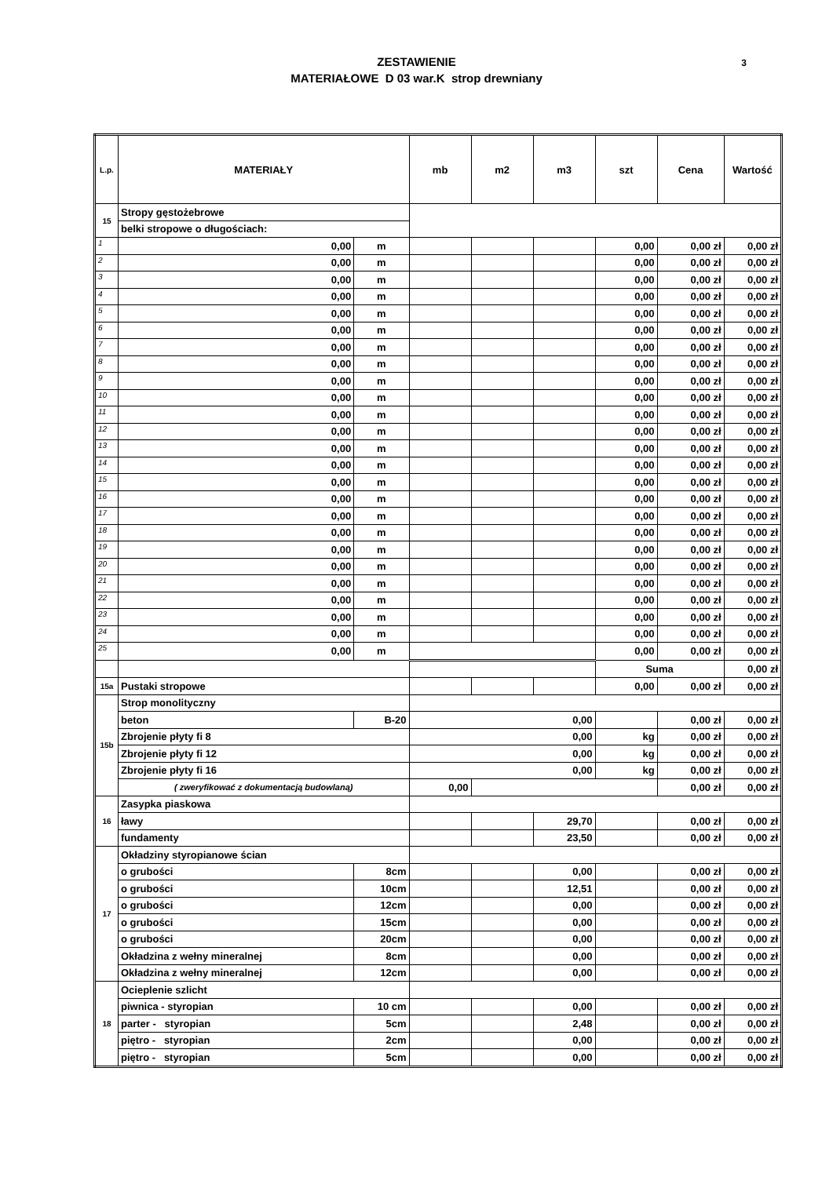ZESTAWIENIE
MATERIAŁOWE D 03 war.K strop drewniany
3
| L.p. | MATERIAŁY | | mb | m2 | m3 | szt | Cena | Wartość |
| --- | --- | --- | --- | --- | --- | --- | --- | --- |
| 15 | Stropy gęstożebrowe | | | | | | | |
| | belki stropowe o długościach: | | | | | | | |
| 1 | 0,00 | m | | | | 0,00 | 0,00 zł | 0,00 zł |
| 2 | 0,00 | m | | | | 0,00 | 0,00 zł | 0,00 zł |
| 3 | 0,00 | m | | | | 0,00 | 0,00 zł | 0,00 zł |
| 4 | 0,00 | m | | | | 0,00 | 0,00 zł | 0,00 zł |
| 5 | 0,00 | m | | | | 0,00 | 0,00 zł | 0,00 zł |
| 6 | 0,00 | m | | | | 0,00 | 0,00 zł | 0,00 zł |
| 7 | 0,00 | m | | | | 0,00 | 0,00 zł | 0,00 zł |
| 8 | 0,00 | m | | | | 0,00 | 0,00 zł | 0,00 zł |
| 9 | 0,00 | m | | | | 0,00 | 0,00 zł | 0,00 zł |
| 10 | 0,00 | m | | | | 0,00 | 0,00 zł | 0,00 zł |
| 11 | 0,00 | m | | | | 0,00 | 0,00 zł | 0,00 zł |
| 12 | 0,00 | m | | | | 0,00 | 0,00 zł | 0,00 zł |
| 13 | 0,00 | m | | | | 0,00 | 0,00 zł | 0,00 zł |
| 14 | 0,00 | m | | | | 0,00 | 0,00 zł | 0,00 zł |
| 15 | 0,00 | m | | | | 0,00 | 0,00 zł | 0,00 zł |
| 16 | 0,00 | m | | | | 0,00 | 0,00 zł | 0,00 zł |
| 17 | 0,00 | m | | | | 0,00 | 0,00 zł | 0,00 zł |
| 18 | 0,00 | m | | | | 0,00 | 0,00 zł | 0,00 zł |
| 19 | 0,00 | m | | | | 0,00 | 0,00 zł | 0,00 zł |
| 20 | 0,00 | m | | | | 0,00 | 0,00 zł | 0,00 zł |
| 21 | 0,00 | m | | | | 0,00 | 0,00 zł | 0,00 zł |
| 22 | 0,00 | m | | | | 0,00 | 0,00 zł | 0,00 zł |
| 23 | 0,00 | m | | | | 0,00 | 0,00 zł | 0,00 zł |
| 24 | 0,00 | m | | | | 0,00 | 0,00 zł | 0,00 zł |
| 25 | 0,00 | m | | | | 0,00 | 0,00 zł | 0,00 zł |
| | | | | | | Suma | | 0,00 zł |
| 15a | Pustaki stropowe | | | | | 0,00 | 0,00 zł | 0,00 zł |
| 15b | Strop monolityczny | | | | | | | |
| | beton | B-20 | 0,00 | | | | 0,00 zł | 0,00 zł |
| | Zbrojenie płyty fi 8 | | 0,00 | | | kg | 0,00 zł | 0,00 zł |
| | Zbrojenie płyty fi 12 | | 0,00 | | | kg | 0,00 zł | 0,00 zł |
| | Zbrojenie płyty fi 16 | | 0,00 | | | kg | 0,00 zł | 0,00 zł |
| | ( zweryfikować z dokumentacją budowlaną) | | 0,00 | | | | 0,00 zł | 0,00 zł |
| 16 | Zasypka piaskowa | | | | | | | |
| | ławy | | | | 29,70 | | 0,00 zł | 0,00 zł |
| | fundamenty | | | | 23,50 | | 0,00 zł | 0,00 zł |
| 17 | Okładziny styropianowe ścian | | | | | | | |
| | o grubości | 8cm | | | 0,00 | | 0,00 zł | 0,00 zł |
| | o grubości | 10cm | | | 12,51 | | 0,00 zł | 0,00 zł |
| | o grubości | 12cm | | | 0,00 | | 0,00 zł | 0,00 zł |
| | o grubości | 15cm | | | 0,00 | | 0,00 zł | 0,00 zł |
| | o grubości | 20cm | | | 0,00 | | 0,00 zł | 0,00 zł |
| | Okładzina z wełny mineralnej | 8cm | | | 0,00 | | 0,00 zł | 0,00 zł |
| | Okładzina z wełny mineralnej | 12cm | | | 0,00 | | 0,00 zł | 0,00 zł |
| 18 | Ocieplenie szlicht | | | | | | | |
| | piwnica - styropian | 10 cm | | | 0,00 | | 0,00 zł | 0,00 zł |
| | parter - styropian | 5cm | | | 2,48 | | 0,00 zł | 0,00 zł |
| | piętro - styropian | 2cm | | | 0,00 | | 0,00 zł | 0,00 zł |
| | piętro - styropian | 5cm | | | 0,00 | | 0,00 zł | 0,00 zł |